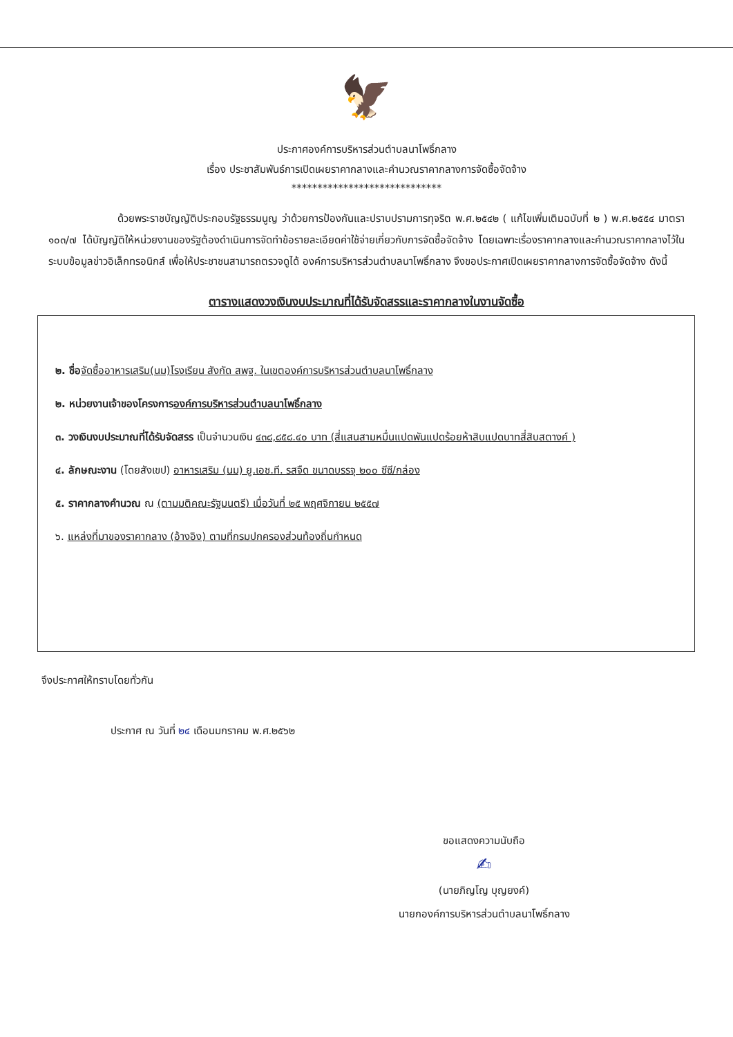🦅
ประกาศองค์การบริหารส่วนตำบลนาโพธิ์กลาง
เรื่อง ประชาสัมพันธ์การเปิดเผยราคากลางและคำนวณราคากลางการจัดซื้อจัดจ้าง
*****************************
ด้วยพระราชบัญญัติประกอบรัฐธรรมนูญ ว่าด้วยการป้องกันและปราบปรามการทุจริต พ.ศ.๒๕๔๒ ( แก้ไขเพิ่มเติมฉบับที่ ๒ ) พ.ศ.๒๕๕๔ มาตรา ๑๐๓/๗ ได้บัญญัติให้หน่วยงานของรัฐต้องดำเนินการจัดทำข้อรายละเอียดค่าใช้จ่ายเกี่ยวกับการจัดซื้อจัดจ้าง โดยเฉพาะเรื่องราคากลางและคำนวณราคากลางไว้ในระบบข้อมูลข่าวอิเล็กทรอนิกส์ เพื่อให้ประชาชนสามารถตรวจดูได้ องค์การบริหารส่วนตำบลนาโพธิ์กลาง จึงขอประกาศเปิดเผยราคากลางการจัดซื้อจัดจ้าง ดังนี้
ตารางแสดงวงเงินงบประมาณที่ได้รับจัดสรรและราคากลางในงานจัดซื้อ
๒. ชื่อ จัดซื้ออาหารเสริม(นม)โรงเรียน สังกัด สพฐ. ในเขตองค์การบริหารส่วนตำบลนาโพธิ์กลาง
๒. หน่วยงานเจ้าของโครงการองค์การบริหารส่วนตำบลนาโพธิ์กลาง
๓. วงเงินงบประมาณที่ได้รับจัดสรร เป็นจำนวนเงิน ๔๓๘,๘๕๘.๔๐ บาท (สี่แสนสามหมื่นแปดพันแปดร้อยห้าสิบแปดบาทสี่สิบสตางค์ )
๔. ลักษณะงาน (โดยสังเขป) อาหารเสริม (นม) ยู.เอช.ที. รสจืด ขนาดบรรจุ ๒๐๐ ซีซี/กล่อง
๕. ราคากลางคำนวณ ณ (ตามมติคณะรัฐมนตรี) เมื่อวันที่ ๒๕ พฤศจิกายน ๒๕๕๗
๖. แหล่งที่มาของราคากลาง (อ้างอิง) ตามที่กรมปกครองส่วนท้องถิ่นกำหนด
จึงประกาศให้ทราบโดยทั่วกัน
ประกาศ ณ วันที่ ๒๔ เดือนมกราคม พ.ศ.๒๕๖๒
ขอแสดงความนับถือ
✍
(นายภิญโญ บุญยงค์)
นายกองค์การบริหารส่วนตำบลนาโพธิ์กลาง